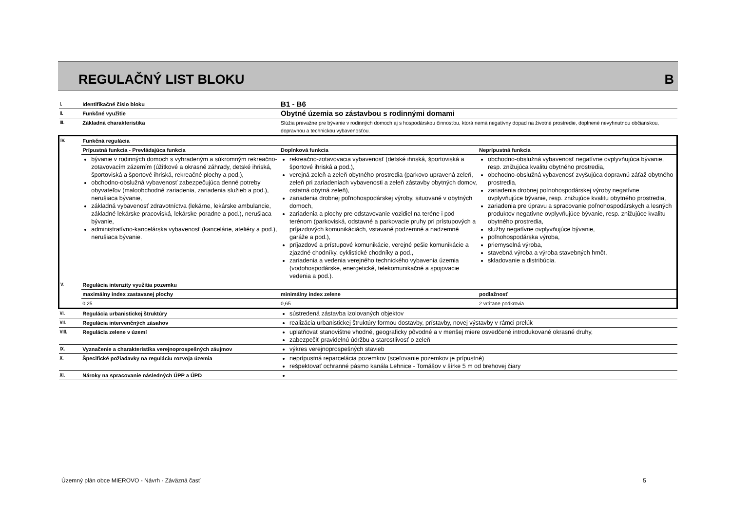REGULAČNÝ LIST BLOKU B
| I. | Identifikačné číslo bloku | B1 - B6 | |
| II. | Funkčné využitie | Obytné územia so zástavbou s rodinnými domami | |
| III. | Základná charakteristika | Slúžia prevažne pre bývanie v rodinných domoch aj s hospodárskou činnosťou, ktorá nemá negatívny dopad na životné prostredie, doplnené nevyhnutnou občianskou, dopravnou a technickou vybavenosťou. | |
| IV. | Funkčná regulácia | | |
| | Prípustná funkcia - Prevládajúca funkcia | Doplnková funkcia | Neprípustná funkcia |
| | bývanie v rodinných domoch s vyhradeným a súkromným rekreačno-zotavovacím zázemím (úžitkové a okrasné záhrady, detské ihriská, športoviská a športové ihriská, rekreačné plochy a pod.), obchodno-obslužná vybavenosť zabezpečujúca denné potreby obyvateľov (maloobchodné zariadenia, zariadenia služieb a pod.), nerušiaca bývanie, základná vybavenosť zdravotníctva (lekárne, lekárske ambulancie, základné lekárske pracoviská, lekárske poradne a pod.), nerušiaca bývanie, administratívno-kancelárska vybavenosť (kancelárie, ateliéry a pod.), nerušiaca bývanie. | rekreačno-zotavovacia vybavenosť (detské ihriská, športoviská a športové ihriská a pod.), verejná zeleň a zeleň obytného prostredia (parkovo upravená zeleň, zeleň pri zariadeniach vybavenosti a zeleň zástavby obytných domov, ostatná obytná zeleň), zariadenia drobnej poľnohospodárskej výroby, situované v obytných domoch, zariadenia a plochy pre odstavovanie vozidiel na teréne i pod terénom (parkoviská, odstavné a parkovacie pruhy pri prístupových a príjazdových komunikáciách, vstavané podzemné a nadzemné garáže a pod.), príjazdové a prístupové komunikácie, verejné pešie komunikácie a zjazdné chodníky, cyklistické chodníky a pod., zariadenia a vedenia verejného technického vybavenia územia (vodohospodárske, energetické, telekomunikačné a spojovacie vedenia a pod.). | obchodno-obslužná vybavenosť negatívne ovplyvňujúca bývanie, resp. znižujúca kvalitu obytného prostredia, obchodno-obslužná vybavenosť zvyšujúca dopravnú záťaž obytného prostredia, zariadenia drobnej poľnohospodárskej výroby negatívne ovplyvňujúce bývanie, resp. znižujúce kvalitu obytného prostredia, zariadenia pre úpravu a spracovanie poľnohospodárskych a lesných produktov negatívne ovplyvňujúce bývanie, resp. znižujúce kvalitu obytného prostredia, služby negatívne ovplyvňujúce bývanie, poľnohospodárska výroba, priemyselná výroba, stavebná výroba a výroba stavebných hmôt, skladovanie a distribúcia. |
| V. | Regulácia intenzity využitia pozemku | | |
| | maximálny index zastavanej plochy | minimálny index zelene | podlažnosť |
| | 0,25 | 0,65 | 2 vrátane podkrovia |
| VI. | Regulácia urbanistickej štruktúry | sústredená zástavba izolovaných objektov | |
| VII. | Regulácia intervenčných zásahov | realizácia urbanistickej štruktúry formou dostavby, prístavby, novej výstavby v rámci prelúk | |
| VIII. | Regulácia zelene v území | uplatňovať stanovištne vhodné, geograficky pôvodné a v menšej miere osvedčené introdukované okrasné druhy, zabezpečiť pravidelnú údržbu a starostlivosť o zeleň | |
| IX. | Vyznačenie a charakteristika verejnoprospešných záujmov | výkres verejnoprospešných stavieb | |
| X. | Špecifické požiadavky na reguláciu rozvoja územia | neprípustná reparcelácia pozemkov (sceľovanie pozemkov je prípustné) rešpektovať ochranné pásmo kanála Lehnice - Tomášov v šírke 5 m od brehovej čiary | |
| XI. | Nároky na spracovanie následných ÚPP a ÚPD | | |
Územný plán obce MIEROVO - Návrh - Záväzná časť 5